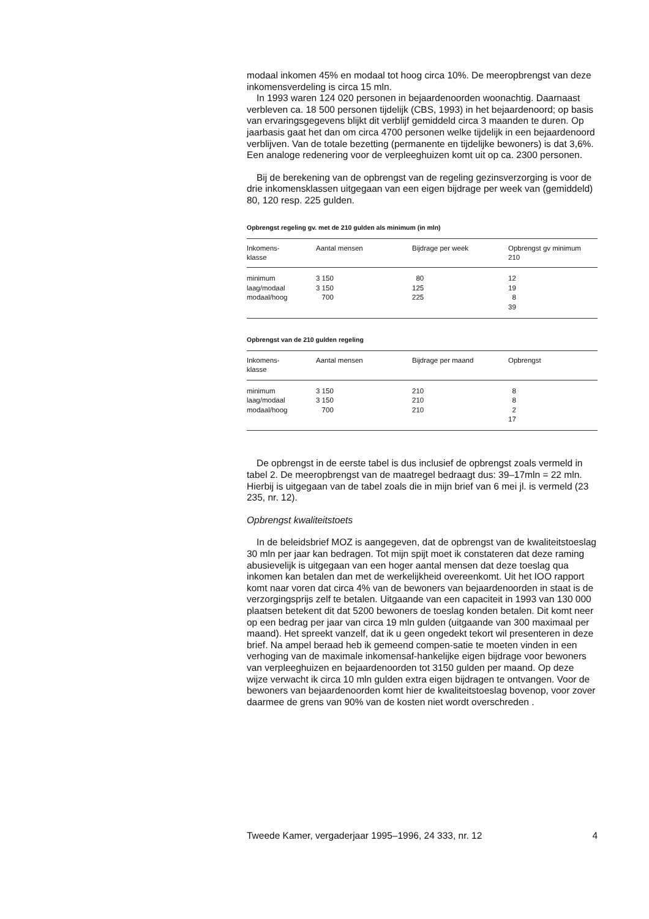modaal inkomen 45% en modaal tot hoog circa 10%. De meeropbrengst van deze inkomensverdeling is circa 15 mln.
In 1993 waren 124 020 personen in bejaardenoorden woonachtig. Daarnaast verbleven ca. 18 500 personen tijdelijk (CBS, 1993) in het bejaardenoord; op basis van ervaringsgegevens blijkt dit verblijf gemiddeld circa 3 maanden te duren. Op jaarbasis gaat het dan om circa 4700 personen welke tijdelijk in een bejaardenoord verblijven. Van de totale bezetting (permanente en tijdelijke bewoners) is dat 3,6%. Een analoge redenering voor de verpleeghuizen komt uit op ca. 2300 personen.
Bij de berekening van de opbrengst van de regeling gezinsverzorging is voor de drie inkomensklassen uitgegaan van een eigen bijdrage per week van (gemiddeld) 80, 120 resp. 225 gulden.
Opbrengst regeling gv. met de 210 gulden als minimum (in mln)
| Inkomens- klasse | Aantal mensen | Bijdrage per week | Opbrengst gv minimum 210 |
| --- | --- | --- | --- |
| minimum | 3 150 | 80 | 12 |
| laag/modaal | 3 150 | 125 | 19 |
| modaal/hoog | 700 | 225 | 8 |
| | | | 39 |
Opbrengst van de 210 gulden regeling
| Inkomens- klasse | Aantal mensen | Bijdrage per maand | Opbrengst |
| --- | --- | --- | --- |
| minimum | 3 150 | 210 | 8 |
| laag/modaal | 3 150 | 210 | 8 |
| modaal/hoog | 700 | 210 | 2 |
| | | | 17 |
De opbrengst in de eerste tabel is dus inclusief de opbrengst zoals vermeld in tabel 2. De meeropbrengst van de maatregel bedraagt dus: 39–17mln = 22 mln. Hierbij is uitgegaan van de tabel zoals die in mijn brief van 6 mei jl. is vermeld (23 235, nr. 12).
Opbrengst kwaliteitstoets
In de beleidsbrief MOZ is aangegeven, dat de opbrengst van de kwaliteitstoeslag 30 mln per jaar kan bedragen. Tot mijn spijt moet ik constateren dat deze raming abusievelijk is uitgegaan van een hoger aantal mensen dat deze toeslag qua inkomen kan betalen dan met de werkelijkheid overeenkomt. Uit het IOO rapport komt naar voren dat circa 4% van de bewoners van bejaardenoorden in staat is de verzorgingsprijs zelf te betalen. Uitgaande van een capaciteit in 1993 van 130 000 plaatsen betekent dit dat 5200 bewoners de toeslag konden betalen. Dit komt neer op een bedrag per jaar van circa 19 mln gulden (uitgaande van 300 maximaal per maand). Het spreekt vanzelf, dat ik u geen ongedekt tekort wil presenteren in deze brief. Na ampel beraad heb ik gemeend compen-satie te moeten vinden in een verhoging van de maximale inkomensaf-hankelijke eigen bijdrage voor bewoners van verpleeghuizen en bejaardenoorden tot 3150 gulden per maand. Op deze wijze verwacht ik circa 10 mln gulden extra eigen bijdragen te ontvangen. Voor de bewoners van bejaardenoorden komt hier de kwaliteitstoeslag bovenop, voor zover daarmee de grens van 90% van de kosten niet wordt overschreden .
Tweede Kamer, vergaderjaar 1995–1996, 24 333, nr. 12 4